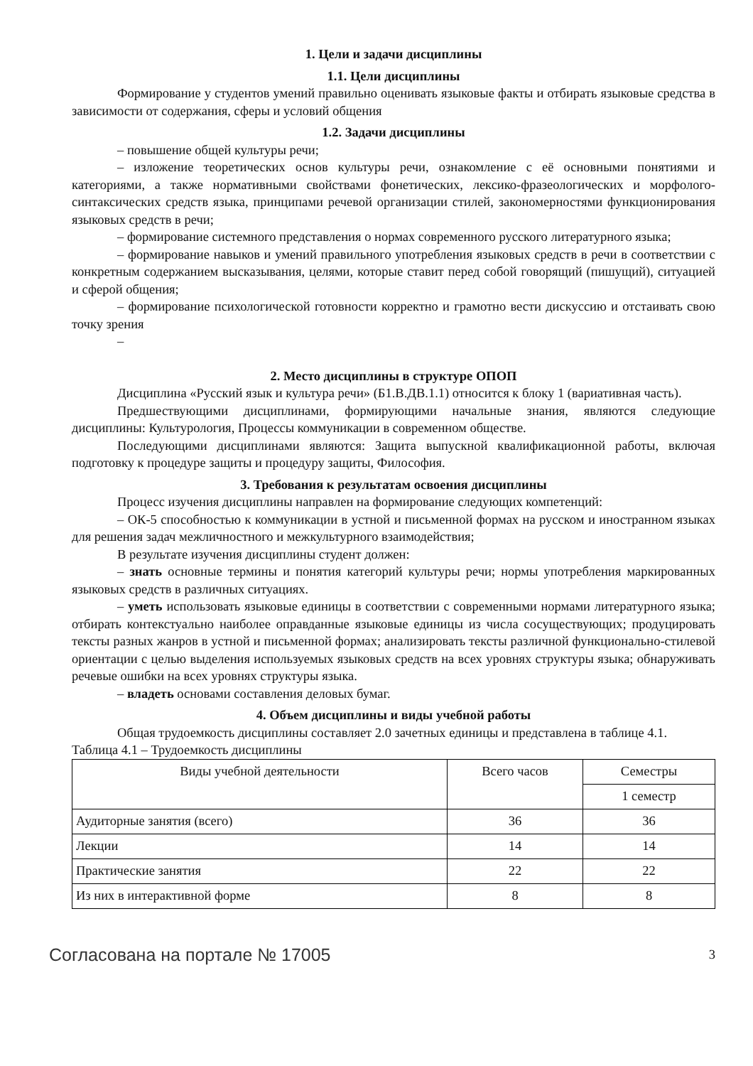1. Цели и задачи дисциплины
1.1. Цели дисциплины
Формирование у студентов умений правильно оценивать языковые факты и отбирать языковые средства в зависимости от содержания, сферы и условий общения
1.2. Задачи дисциплины
– повышение общей культуры речи;
– изложение теоретических основ культуры речи, ознакомление с её основными понятиями и категориями, а также нормативными свойствами фонетических, лексико-фразеологических и морфолого-синтаксических средств языка, принципами речевой организации стилей, закономерностями функционирования языковых средств в речи;
– формирование системного представления о нормах современного русского литературного языка;
– формирование навыков и умений правильного употребления языковых средств в речи в соответствии с конкретным содержанием высказывания, целями, которые ставит перед собой говорящий (пишущий), ситуацией и сферой общения;
– формирование психологической готовности корректно и грамотно вести дискуссию и отстаивать свою точку зрения
–
2. Место дисциплины в структуре ОПОП
Дисциплина «Русский язык и культура речи» (Б1.В.ДВ.1.1) относится к блоку 1 (вариативная часть).
Предшествующими дисциплинами, формирующими начальные знания, являются следующие дисциплины: Культурология, Процессы коммуникации в современном обществе.
Последующими дисциплинами являются: Защита выпускной квалификационной работы, включая подготовку к процедуре защиты и процедуру защиты, Философия.
3. Требования к результатам освоения дисциплины
Процесс изучения дисциплины направлен на формирование следующих компетенций:
– ОК-5 способностью к коммуникации в устной и письменной формах на русском и иностранном языках для решения задач межличностного и межкультурного взаимодействия;
В результате изучения дисциплины студент должен:
– знать основные термины и понятия категорий культуры речи; нормы употребления маркированных языковых средств в различных ситуациях.
– уметь использовать языковые единицы в соответствии с современными нормами литературного языка; отбирать контекстуально наиболее оправданные языковые единицы из числа сосуществующих; продуцировать тексты разных жанров в устной и письменной формах; анализировать тексты различной функционально-стилевой ориентации с целью выделения используемых языковых средств на всех уровнях структуры языка; обнаруживать речевые ошибки на всех уровнях структуры языка.
– владеть основами составления деловых бумаг.
4. Объем дисциплины и виды учебной работы
Общая трудоемкость дисциплины составляет 2.0 зачетных единицы и представлена в таблице 4.1.
Таблица 4.1 – Трудоемкость дисциплины
| Виды учебной деятельности | Всего часов | Семестры |
| --- | --- | --- |
| | | 1 семестр |
| Аудиторные занятия (всего) | 36 | 36 |
| Лекции | 14 | 14 |
| Практические занятия | 22 | 22 |
| Из них в интерактивной форме | 8 | 8 |
Согласована на портале № 17005 3